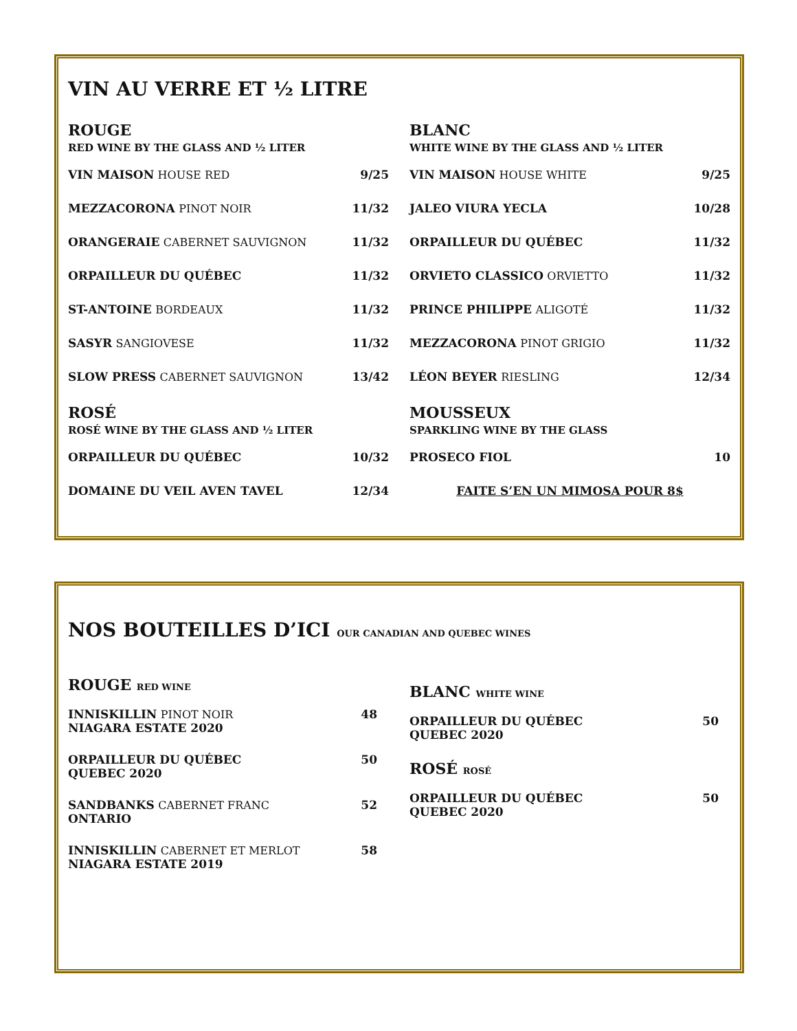VIN AU VERRE ET ½ LITRE
ROUGE
RED WINE BY THE GLASS AND ½ LITER
VIN MAISON HOUSE RED 9/25
MEZZACORONA PINOT NOIR 11/32
ORANGERAIE CABERNET SAUVIGNON 11/32
ORPAILLEUR DU QUÉBEC 11/32
ST-ANTOINE BORDEAUX 11/32
SASYR SANGIOVESE 11/32
SLOW PRESS CABERNET SAUVIGNON 13/42
ROSÉ
ROSÉ WINE BY THE GLASS AND ½ LITER
ORPAILLEUR DU QUÉBEC 10/32
DOMAINE DU VEIL AVEN TAVEL 12/34
BLANC
WHITE WINE BY THE GLASS AND ½ LITER
VIN MAISON HOUSE WHITE 9/25
JALEO VIURA YECLA 10/28
ORPAILLEUR DU QUÉBEC 11/32
ORVIETO CLASSICO ORVIETTO 11/32
PRINCE PHILIPPE ALIGOTÉ 11/32
MEZZACORONA PINOT GRIGIO 11/32
LÉON BEYER RIESLING 12/34
MOUSSEUX
SPARKLING WINE BY THE GLASS
PROSECO FIOL 10
FAITE S’EN UN MIMOSA POUR 8$
NOS BOUTEILLES D’ICI OUR CANADIAN AND QUEBEC WINES
ROUGE RED WINE
INNISKILLIN PINOT NOIR
NIAGARA ESTATE 2020 48
ORPAILLEUR DU QUÉBEC
QUEBEC 2020 50
SANDBANKS CABERNET FRANC
ONTARIO 52
INNISKILLIN CABERNET ET MERLOT
NIAGARA ESTATE 2019 58
BLANC WHITE WINE
ORPAILLEUR DU QUÉBEC
QUEBEC 2020 50
ROSÉ ROSÉ
ORPAILLEUR DU QUÉBEC
QUEBEC 2020 50